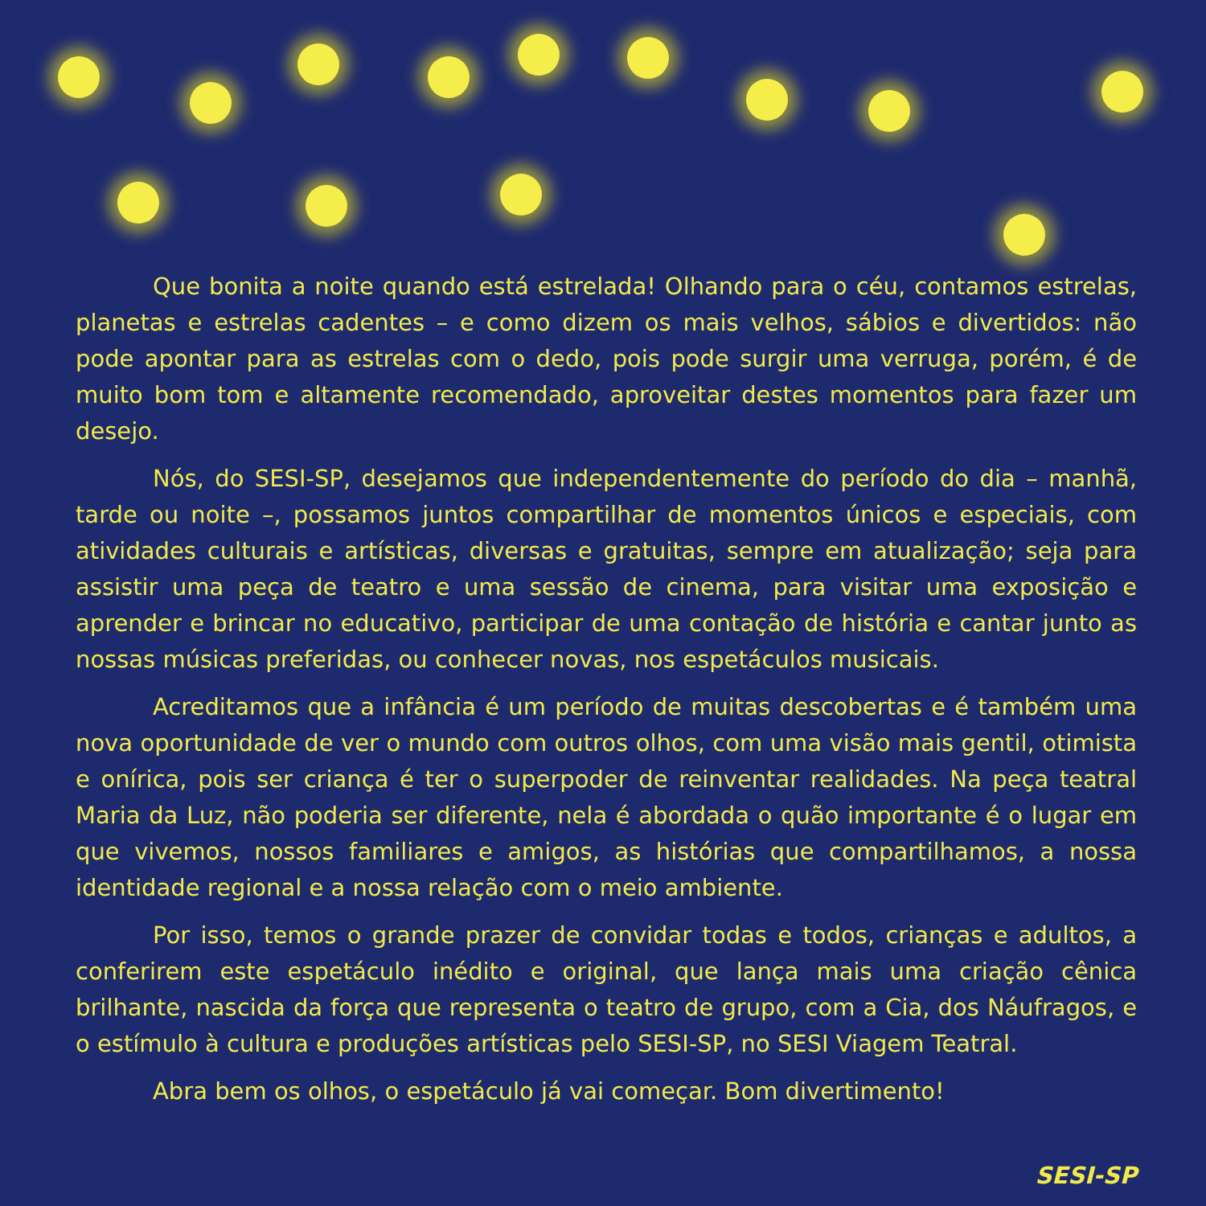Que bonita a noite quando está estrelada! Olhando para o céu, contamos estrelas, planetas e estrelas cadentes – e como dizem os mais velhos, sábios e divertidos: não pode apontar para as estrelas com o dedo, pois pode surgir uma verruga, porém, é de muito bom tom e altamente recomendado, aproveitar destes momentos para fazer um desejo.
Nós, do SESI-SP, desejamos que independentemente do período do dia – manhã, tarde ou noite –, possamos juntos compartilhar de momentos únicos e especiais, com atividades culturais e artísticas, diversas e gratuitas, sempre em atualização; seja para assistir uma peça de teatro e uma sessão de cinema, para visitar uma exposição e aprender e brincar no educativo, participar de uma contação de história e cantar junto as nossas músicas preferidas, ou conhecer novas, nos espetáculos musicais.
Acreditamos que a infância é um período de muitas descobertas e é também uma nova oportunidade de ver o mundo com outros olhos, com uma visão mais gentil, otimista e onírica, pois ser criança é ter o superpoder de reinventar realidades. Na peça teatral Maria da Luz, não poderia ser diferente, nela é abordada o quão importante é o lugar em que vivemos, nossos familiares e amigos, as histórias que compartilhamos, a nossa identidade regional e a nossa relação com o meio ambiente.
Por isso, temos o grande prazer de convidar todas e todos, crianças e adultos, a conferirem este espetáculo inédito e original, que lança mais uma criação cênica brilhante, nascida da força que representa o teatro de grupo, com a Cia, dos Náufragos, e o estímulo à cultura e produções artísticas pelo SESI-SP, no SESI Viagem Teatral.
Abra bem os olhos, o espetáculo já vai começar. Bom divertimento!
SESI-SP